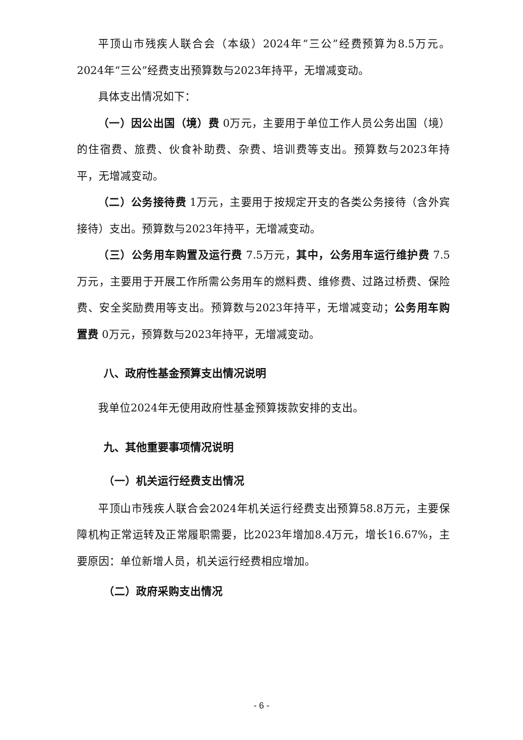平顶山市残疾人联合会（本级）2024年“三公”经费预算为8.5万元。2024年“三公”经费支出预算数与2023年持平，无增减变动。
具体支出情况如下：
（一）因公出国（境）费 0万元，主要用于单位工作人员公务出国（境）的住宿费、旅费、伙食补助费、杂费、培训费等支出。预算数与2023年持平，无增减变动。
（二）公务接待费 1万元，主要用于按规定开支的各类公务接待（含外宾接待）支出。预算数与2023年持平，无增减变动。
（三）公务用车购置及运行费 7.5万元，其中，公务用车运行维护费 7.5万元，主要用于开展工作所需公务用车的燃料费、维修费、过路过桥费、保险费、安全奖励费用等支出。预算数与2023年持平，无增减变动；公务用车购置费 0万元，预算数与2023年持平，无增减变动。
八、政府性基金预算支出情况说明
我单位2024年无使用政府性基金预算拨款安排的支出。
九、其他重要事项情况说明
（一）机关运行经费支出情况
平顶山市残疾人联合会2024年机关运行经费支出预算58.8万元，主要保障机构正常运转及正常履职需要，比2023年增加8.4万元，增长16.67%，主要原因：单位新增人员，机关运行经费相应增加。
（二）政府采购支出情况
- 6 -